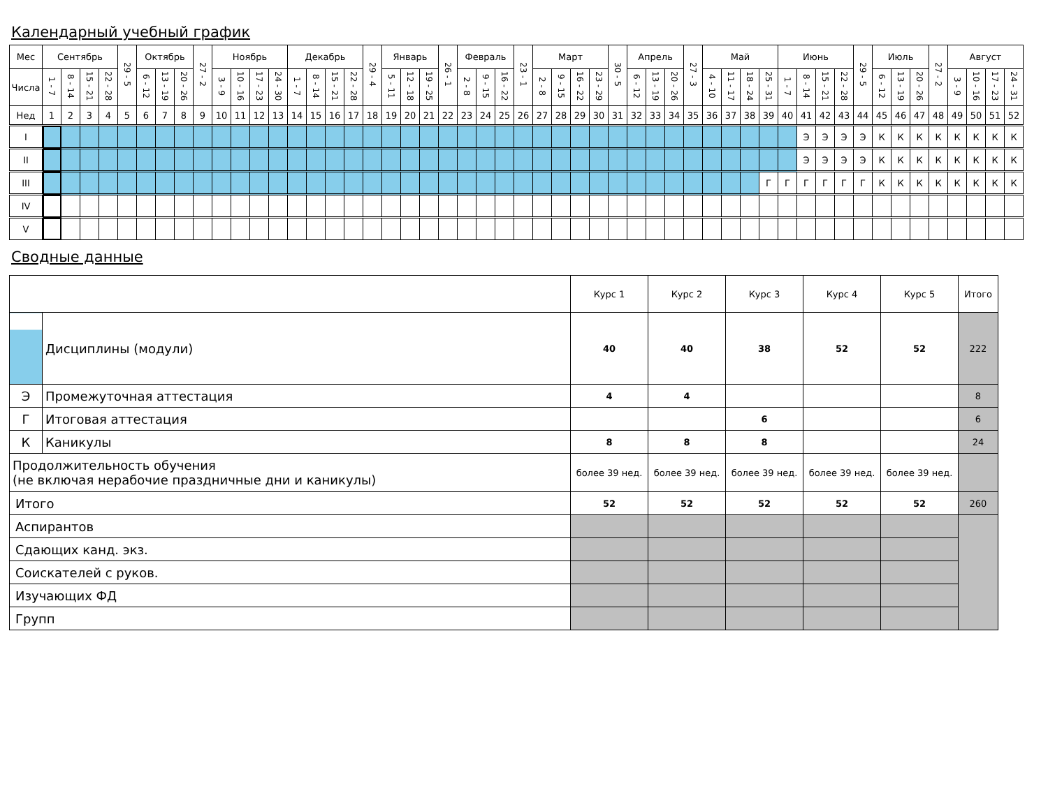Календарный учебный график
| Мес | Сентябрь | | | | 29 - 5 | Октябрь | | | 27 - 2 | Ноябрь | | | | Декабрь | | | | 29 - 4 | Январь | | | 26 - 1 | Февраль | | | 23 - 1 | Март | | | | 30 - 5 | Апрель | | | 27 - 3 | Май | | | | Июнь | | | | 29 - 5 | Июль | | | 27 - 2 | Август | | | |
| --- | --- | --- | --- | --- | --- | --- | --- | --- | --- | --- | --- | --- | --- | --- | --- | --- | --- | --- | --- | --- | --- | --- | --- | --- | --- | --- | --- | --- | --- | --- | --- | --- | --- | --- | --- | --- | --- | --- | --- | --- | --- | --- | --- | --- | --- | --- | --- | --- | --- | --- | --- | --- |
| Числа | 1 - 7 | 8 - 14 | 15 - 21 | 22 - 28 | | 6 - 12 | 13 - 19 | 20 - 26 | | 3 - 9 | 10 - 16 | 17 - 23 | 24 - 30 | 1 - 7 | 8 - 14 | 15 - 21 | 22 - 28 | | 5 - 11 | 12 - 18 | 19 - 25 | | 2 - 8 | 9 - 15 | 16 - 22 | | 2 - 8 | 9 - 15 | 16 - 22 | 23 - 29 | | 6 - 12 | 13 - 19 | 20 - 26 | | 4 - 10 | 11 - 17 | 18 - 24 | 25 - 31 | 1 - 7 | 8 - 14 | 15 - 21 | 22 - 28 | | 6 - 12 | 13 - 19 | 20 - 26 | | 3 - 9 | 10 - 16 | 17 - 23 | 24 - 31 |
| Нед | 1 | 2 | 3 | 4 | 5 | 6 | 7 | 8 | 9 | 10 | 11 | 12 | 13 | 14 | 15 | 16 | 17 | 18 | 19 | 20 | 21 | 22 | 23 | 24 | 25 | 26 | 27 | 28 | 29 | 30 | 31 | 32 | 33 | 34 | 35 | 36 | 37 | 38 | 39 | 40 | 41 | 42 | 43 | 44 | 45 | 46 | 47 | 48 | 49 | 50 | 51 | 52 |
| I | | | | | | | | | | | | | | | | | | | | | | | | | | | | | | | | | | | | | | | | | Э | Э | Э | Э | К | К | К | К | К | К | К | К |
| II | | | | | | | | | | | | | | | | | | | | | | | | | | | | | | | | | | | | | | | | | Э | Э | Э | Э | К | К | К | К | К | К | К | К |
| III | | | | | | | | | | | | | | | | | | | | | | | | | | | | | | | | | | | | | | | Г | Г | Г | Г | Г | Г | К | К | К | К | К | К | К | К |
| IV | | | | | | | | | | | | | | | | | | | | | | | | | | | | | | | | | | | | | | | | | | | | | | | | | | | | |
| V | | | | | | | | | | | | | | | | | | | | | | | | | | | | | | | | | | | | | | | | | | | | | | | | | | | | |
Сводные данные
| | | Курс 1 | Курс 2 | Курс 3 | Курс 4 | Курс 5 | Итого |
| | Дисциплины (модули) | 40 | 40 | 38 | 52 | 52 | 222 |
| Э | Промежуточная аттестация | 4 | 4 | | | | 8 |
| Г | Итоговая аттестация | | | 6 | | | 6 |
| К | Каникулы | 8 | 8 | 8 | | | 24 |
| Продолжительность обучения (не включая нерабочие праздничные дни и каникулы) | | более 39 нед. | более 39 нед. | более 39 нед. | более 39 нед. | более 39 нед. | |
| Итого | | 52 | 52 | 52 | 52 | 52 | 260 |
| Аспирантов | | | | | | | |
| Сдающих канд. экз. | | | | | | | |
| Соискателей с руков. | | | | | | | |
| Изучающих ФД | | | | | | | |
| Групп | | | | | | | |